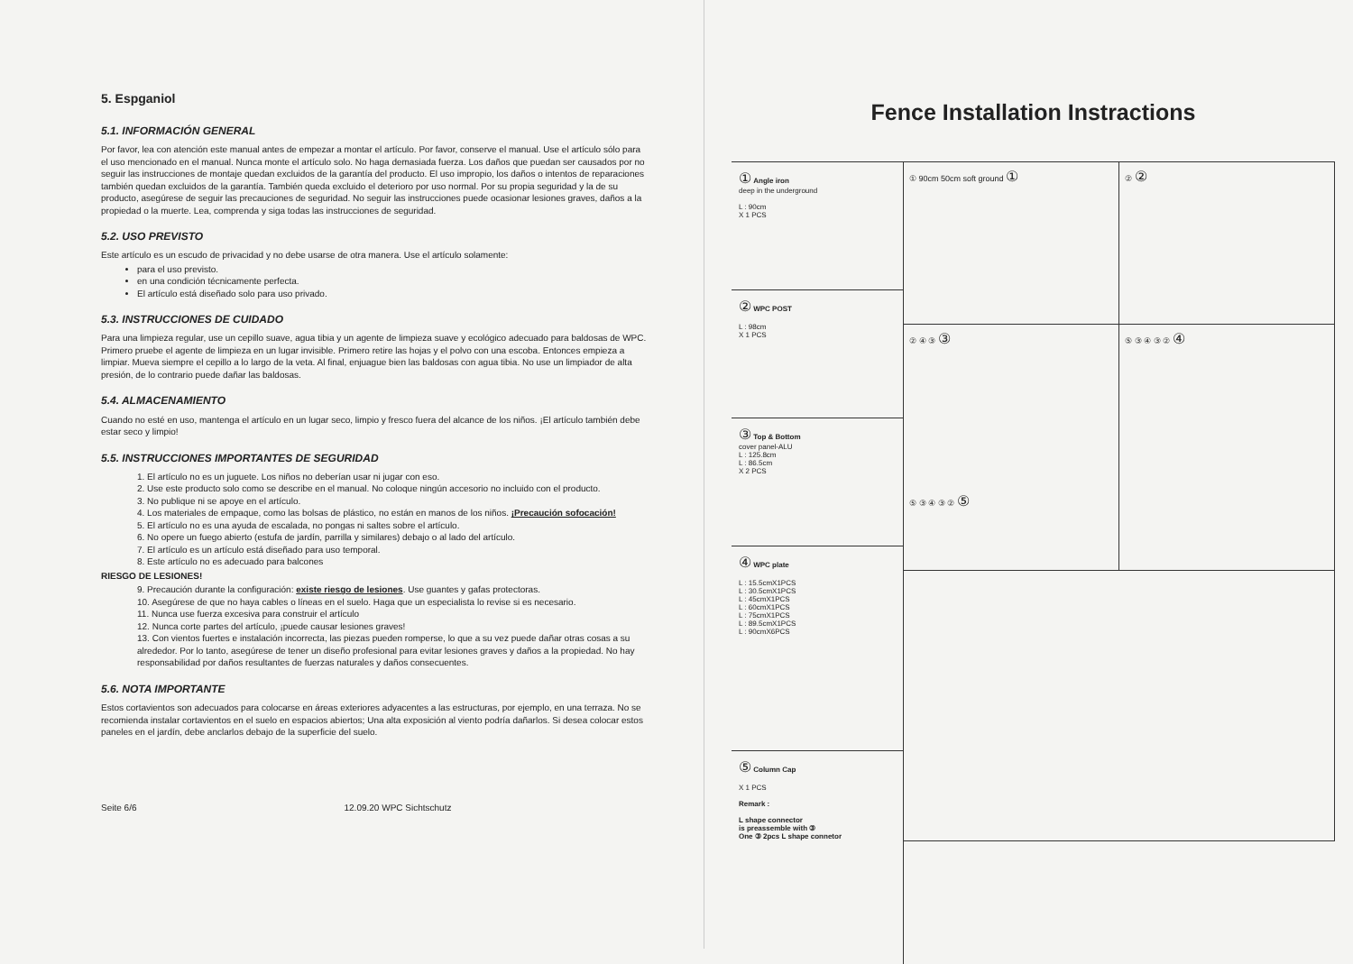5. Espganiol
5.1. INFORMACIÓN GENERAL
Por favor, lea con atención este manual antes de empezar a montar el artículo. Por favor, conserve el manual. Use el artículo sólo para el uso mencionado en el manual. Nunca monte el artículo solo. No haga demasiada fuerza. Los daños que puedan ser causados por no seguir las instrucciones de montaje quedan excluidos de la garantía del producto. El uso impropio, los daños o intentos de reparaciones también quedan excluidos de la garantía. También queda excluido el deterioro por uso normal. Por su propia seguridad y la de su producto, asegúrese de seguir las precauciones de seguridad. No seguir las instrucciones puede ocasionar lesiones graves, daños a la propiedad o la muerte. Lea, comprenda y siga todas las instrucciones de seguridad.
5.2. USO PREVISTO
Este artículo es un escudo de privacidad y no debe usarse de otra manera. Use el artículo solamente:
para el uso previsto.
en una condición técnicamente perfecta.
El artículo está diseñado solo para uso privado.
5.3. INSTRUCCIONES DE CUIDADO
Para una limpieza regular, use un cepillo suave, agua tibia y un agente de limpieza suave y ecológico adecuado para baldosas de WPC. Primero pruebe el agente de limpieza en un lugar invisible. Primero retire las hojas y el polvo con una escoba. Entonces empieza a limpiar. Mueva siempre el cepillo a lo largo de la veta. Al final, enjuague bien las baldosas con agua tibia. No use un limpiador de alta presión, de lo contrario puede dañar las baldosas.
5.4. ALMACENAMIENTO
Cuando no esté en uso, mantenga el artículo en un lugar seco, limpio y fresco fuera del alcance de los niños. ¡El artículo también debe estar seco y limpio!
5.5. INSTRUCCIONES IMPORTANTES DE SEGURIDAD
1. El artículo no es un juguete. Los niños no deberían usar ni jugar con eso.
2. Use este producto solo como se describe en el manual. No coloque ningún accesorio no incluido con el producto.
3. No publique ni se apoye en el artículo.
4. Los materiales de empaque, como las bolsas de plástico, no están en manos de los niños. ¡Precaución sofocación!
5. El artículo no es una ayuda de escalada, no pongas ni saltes sobre el artículo.
6. No opere un fuego abierto (estufa de jardín, parrilla y similares) debajo o al lado del artículo.
7. El artículo es un artículo está diseñado para uso temporal.
8. Este artículo no es adecuado para balcones
RIESGO DE LESIONES!
9. Precaución durante la configuración: existe riesgo de lesiones. Use guantes y gafas protectoras.
10. Asegúrese de que no haya cables o líneas en el suelo. Haga que un especialista lo revise si es necesario.
11. Nunca use fuerza excesiva para construir el artículo
12. Nunca corte partes del artículo, ¡puede causar lesiones graves!
13. Con vientos fuertes e instalación incorrecta, las piezas pueden romperse, lo que a su vez puede dañar otras cosas a su alrededor. Por lo tanto, asegúrese de tener un diseño profesional para evitar lesiones graves y daños a la propiedad. No hay responsabilidad por daños resultantes de fuerzas naturales y daños consecuentes.
5.6. NOTA IMPORTANTE
Estos cortavientos son adecuados para colocarse en áreas exteriores adyacentes a las estructuras, por ejemplo, en una terraza. No se recomienda instalar cortavientos en el suelo en espacios abiertos; Una alta exposición al viento podría dañarlos. Si desea colocar estos paneles en el jardín, debe anclarlos debajo de la superficie del suelo.
Seite 6/6 12.09.20 WPC Sichtschutz
Fence Installation Instractions
① Angle iron
deep in the underground
L : 90cm
X 1 PCS
② WPC POST
L : 98cm
X 1 PCS
③ Top & Bottom
cover panel-ALU
L : 125.8cm
L : 86.5cm
X 2 PCS
④ WPC plate
L : 15.5cmX1PCS
L : 30.5cmX1PCS
L : 45cmX1PCS
L : 60cmX1PCS
L : 75cmX1PCS
L : 89.5cmX1PCS
L : 90cmX6PCS
⑤ Column Cap
X 1 PCS
Remark :
L shape connector
is preassemble with ③
One ③ 2pcs L shape connetor
① 90cm 50cm soft ground ①
② ②
② ④ ③ ③
⑤ ③ ④ ③ ② ④
⑤ ③ ④ ③ ② ⑤